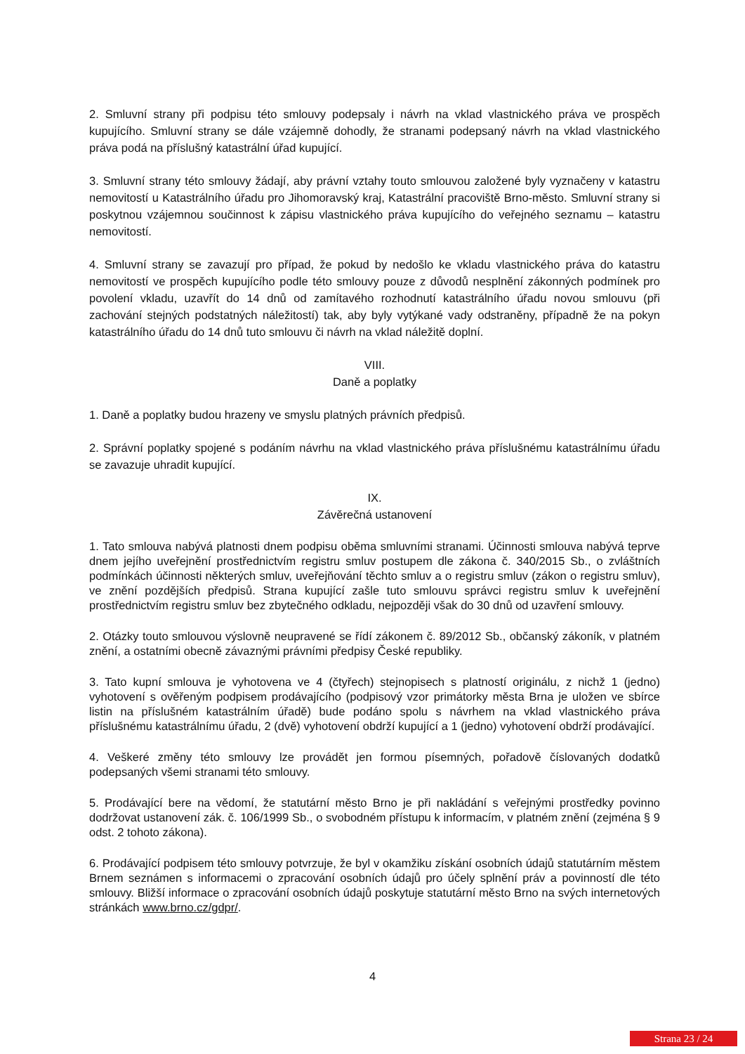2. Smluvní strany při podpisu této smlouvy podepsaly i návrh na vklad vlastnického práva ve prospěch kupujícího. Smluvní strany se dále vzájemně dohodly, že stranami podepsaný návrh na vklad vlastnického práva podá na příslušný katastrální úřad kupující.
3. Smluvní strany této smlouvy žádají, aby právní vztahy touto smlouvou založené byly vyznačeny v katastru nemovitostí u Katastrálního úřadu pro Jihomoravský kraj, Katastrální pracoviště Brno-město. Smluvní strany si poskytnou vzájemnou součinnost k zápisu vlastnického práva kupujícího do veřejného seznamu – katastru nemovitostí.
4. Smluvní strany se zavazují pro případ, že pokud by nedošlo ke vkladu vlastnického práva do katastru nemovitostí ve prospěch kupujícího podle této smlouvy pouze z důvodů nesplnění zákonných podmínek pro povolení vkladu, uzavřít do 14 dnů od zamítavého rozhodnutí katastrálního úřadu novou smlouvu (při zachování stejných podstatných náležitostí) tak, aby byly vytýkané vady odstraněny, případně že na pokyn katastrálního úřadu do 14 dnů tuto smlouvu či návrh na vklad náležitě doplní.
VIII.
Daně a poplatky
1. Daně a poplatky budou hrazeny ve smyslu platných právních předpisů.
2. Správní poplatky spojené s podáním návrhu na vklad vlastnického práva příslušnému katastrálnímu úřadu se zavazuje uhradit kupující.
IX.
Závěrečná ustanovení
1. Tato smlouva nabývá platnosti dnem podpisu oběma smluvními stranami. Účinnosti smlouva nabývá teprve dnem jejího uveřejnění prostřednictvím registru smluv postupem dle zákona č. 340/2015 Sb., o zvláštních podmínkách účinnosti některých smluv, uveřejňování těchto smluv a o registru smluv (zákon o registru smluv), ve znění pozdějších předpisů. Strana kupující zašle tuto smlouvu správci registru smluv k uveřejnění prostřednictvím registru smluv bez zbytečného odkladu, nejpozději však do 30 dnů od uzavření smlouvy.
2. Otázky touto smlouvou výslovně neupravené se řídí zákonem č. 89/2012 Sb., občanský zákoník, v platném znění, a ostatními obecně závaznými právními předpisy České republiky.
3. Tato kupní smlouva je vyhotovena ve 4 (čtyřech) stejnopisech s platností originálu, z nichž 1 (jedno) vyhotovení s ověřeným podpisem prodávajícího (podpisový vzor primátorky města Brna je uložen ve sbírce listin na příslušném katastrálním úřadě) bude podáno spolu s návrhem na vklad vlastnického práva příslušnému katastrálnímu úřadu, 2 (dvě) vyhotovení obdrží kupující a 1 (jedno) vyhotovení obdrží prodávající.
4. Veškeré změny této smlouvy lze provádět jen formou písemných, pořadově číslovaných dodatků podepsaných všemi stranami této smlouvy.
5. Prodávající bere na vědomí, že statutární město Brno je při nakládání s veřejnými prostředky povinno dodržovat ustanovení zák. č. 106/1999 Sb., o svobodném přístupu k informacím, v platném znění (zejména § 9 odst. 2 tohoto zákona).
6. Prodávající podpisem této smlouvy potvrzuje, že byl v okamžiku získání osobních údajů statutárním městem Brnem seznámen s informacemi o zpracování osobních údajů pro účely splnění práv a povinností dle této smlouvy. Bližší informace o zpracování osobních údajů poskytuje statutární město Brno na svých internetových stránkách www.brno.cz/gdpr/.
4
Strana 23 / 24